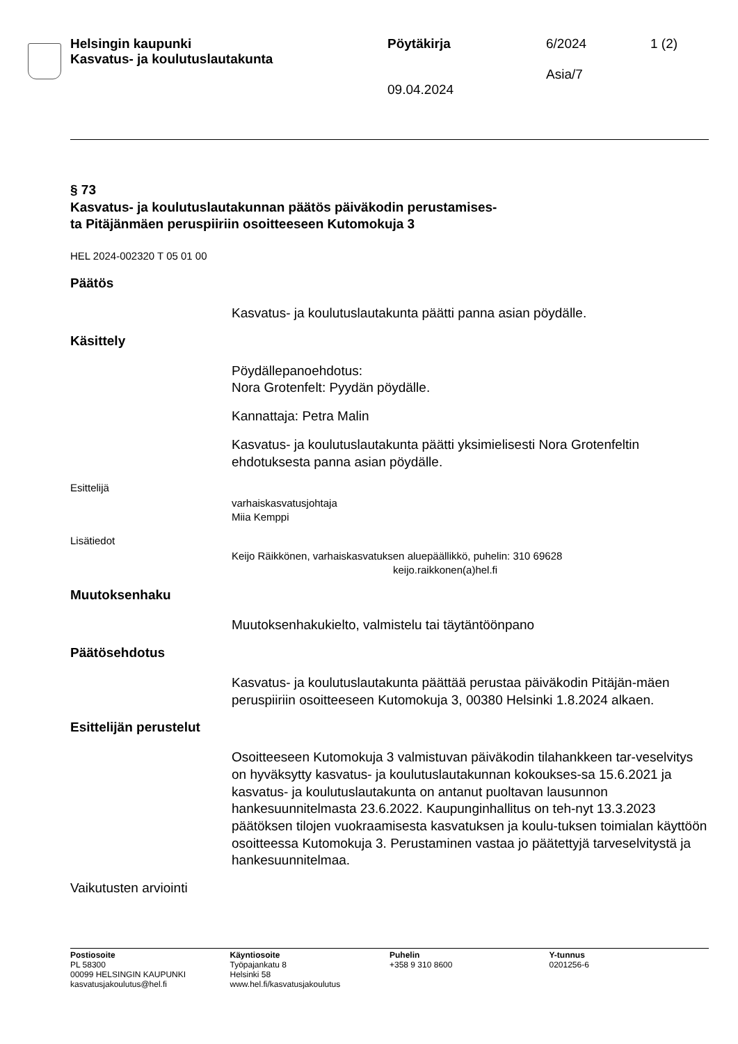Helsingin kaupunki
Kasvatus- ja koulutuslautakunta
Pöytäkirja
09.04.2024
6/2024
Asia/7
1 (2)
§ 73
Kasvatus- ja koulutuslautakunnan päätös päiväkodin perustamises-
ta Pitäjänmäen peruspiiriin osoitteeseen Kutomokuja 3
HEL 2024-002320 T 05 01 00
Päätös
Kasvatus- ja koulutuslautakunta päätti panna asian pöydälle.
Käsittely
Pöydällepanoehdotus:
Nora Grotenfelt: Pyydän pöydälle.
Kannattaja: Petra Malin
Kasvatus- ja koulutuslautakunta päätti yksimielisesti Nora Grotenfeltin ehdotuksesta panna asian pöydälle.
Esittelijä
varhaiskasvatusjohtaja
Miia Kemppi
Lisätiedot
Keijo Räikkönen, varhaiskasvatuksen aluepäällikkö, puhelin: 310 69628
keijo.raikkonen(a)hel.fi
Muutoksenhaku
Muutoksenhakukielto, valmistelu tai täytäntöönpano
Päätösehdotus
Kasvatus- ja koulutuslautakunta päättää perustaa päiväkodin Pitäjän-mäen peruspiiriin osoitteeseen Kutomokuja 3, 00380 Helsinki 1.8.2024 alkaen.
Esittelijän perustelut
Osoitteeseen Kutomokuja 3 valmistuvan päiväkodin tilahankkeen tar-veselvitys on hyväksytty kasvatus- ja koulutuslautakunnan kokoukses-sa 15.6.2021 ja kasvatus- ja koulutuslautakunta on antanut puoltavan lausunnon hankesuunnitelmasta 23.6.2022. Kaupunginhallitus on teh-nyt 13.3.2023 päätöksen tilojen vuokraamisesta kasvatuksen ja koulu-tuksen toimialan käyttöön osoitteessa Kutomokuja 3. Perustaminen vastaa jo päätettyjä tarveselvitystä ja hankesuunnitelmaa.
Vaikutusten arviointi
Postiosoite
PL 58300
00099 HELSINGIN KAUPUNKI
kasvatusjakoulutus@hel.fi
Käyntiosoite
Työpajankatu 8
Helsinki 58
www.hel.fi/kasvatusjakoulutus
Puhelin
+358 9 310 8600
Y-tunnus
0201256-6